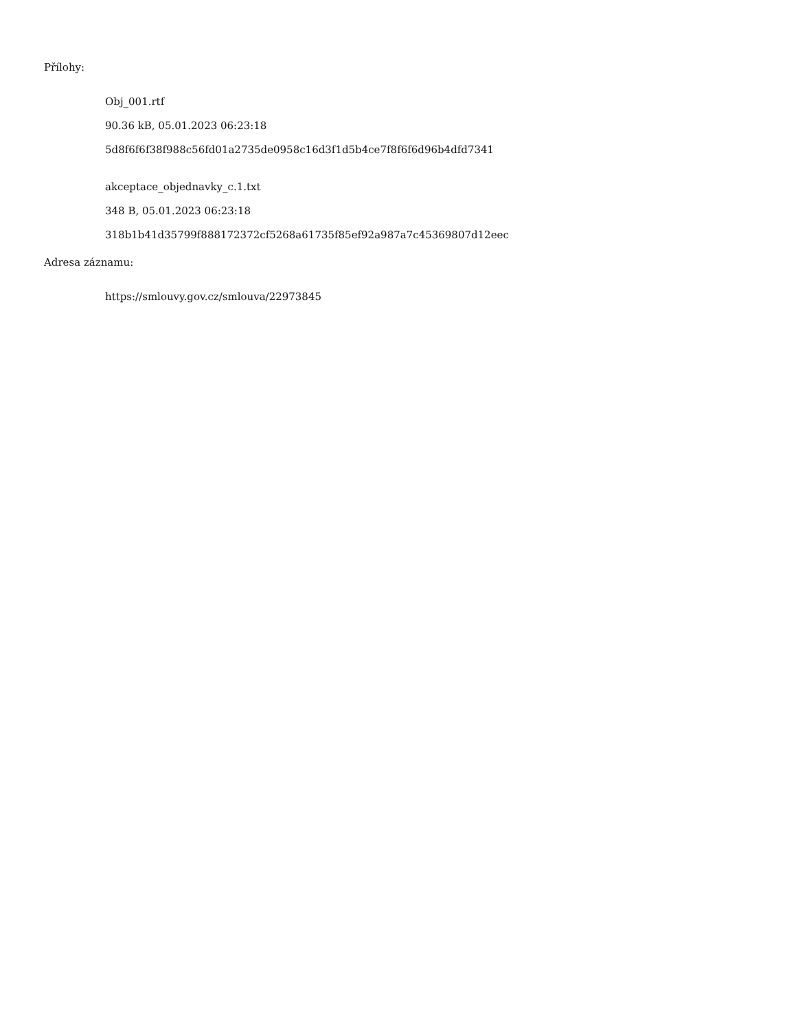Přílohy:
Obj_001.rtf
90.36 kB, 05.01.2023 06:23:18
5d8f6f6f38f988c56fd01a2735de0958c16d3f1d5b4ce7f8f6f6d96b4dfd7341
akceptace_objednavky_c.1.txt
348 B, 05.01.2023 06:23:18
318b1b41d35799f888172372cf5268a61735f85ef92a987a7c45369807d12eec
Adresa záznamu:
https://smlouvy.gov.cz/smlouva/22973845